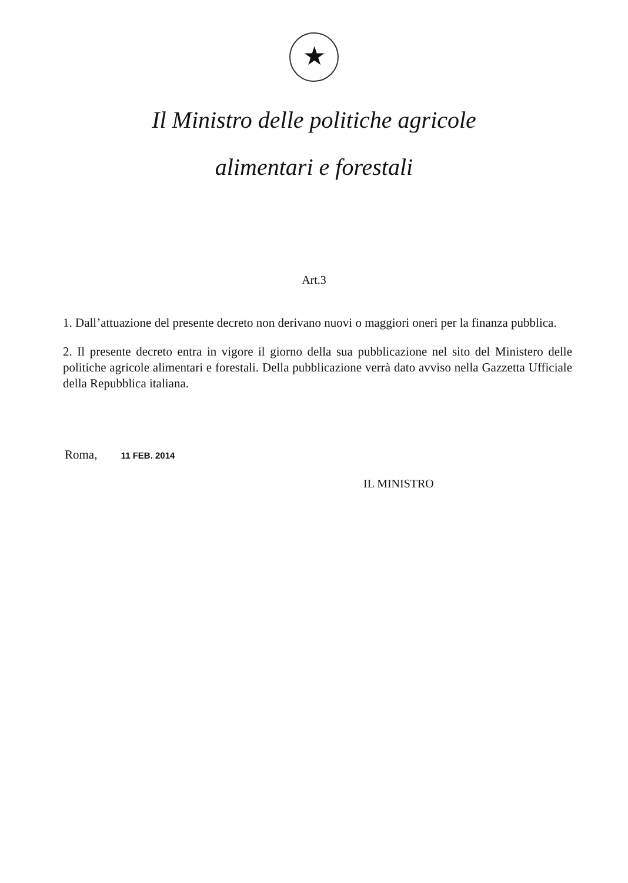★
Il Ministro delle politiche agricole
alimentari e forestali
Art.3
1. Dall’attuazione del presente decreto non derivano nuovi o maggiori oneri per la finanza pubblica.
2. Il presente decreto entra in vigore il giorno della sua pubblicazione nel sito del Ministero delle politiche agricole alimentari e forestali. Della pubblicazione verrà dato avviso nella Gazzetta Ufficiale della Repubblica italiana.
Roma, 11 FEB. 2014
IL MINISTRO